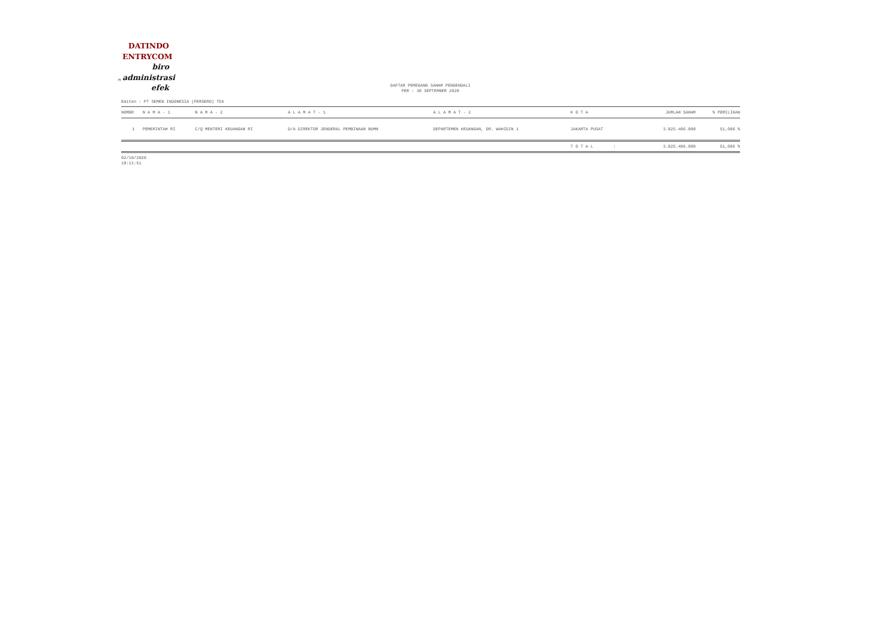DATINDO ENTRYCOM
biro administrasi efek
M
DAFTAR PEMEGANG SAHAM PENGENDALI
PER : 30 SEPTEMBER 2020
Emiten : PT SEMEN INDONESIA (PERSERO) Tbk
| NOMOR | N A M A - 1 | N A M A - 2 | A L A M A T - 1 | A L A M A T - 2 | K O T A | JUMLAH SAHAM | % PEMILIKAN |
| --- | --- | --- | --- | --- | --- | --- | --- |
| 1 | PEMERINTAH RI | C/Q MENTERI KEUANGAN RI | D/A DIREKTOR JENDERAL PEMBINAAN BUMN | DEPARTEMEN KEUANGAN, DR. WAHIDIN 1 | JAKARTA PUSAT | 3.025.406.000 | 51,006 % |
| | | | | | T O T A L : | 3.025.406.000 | 51,006 % |
02/10/2020
18:11:51